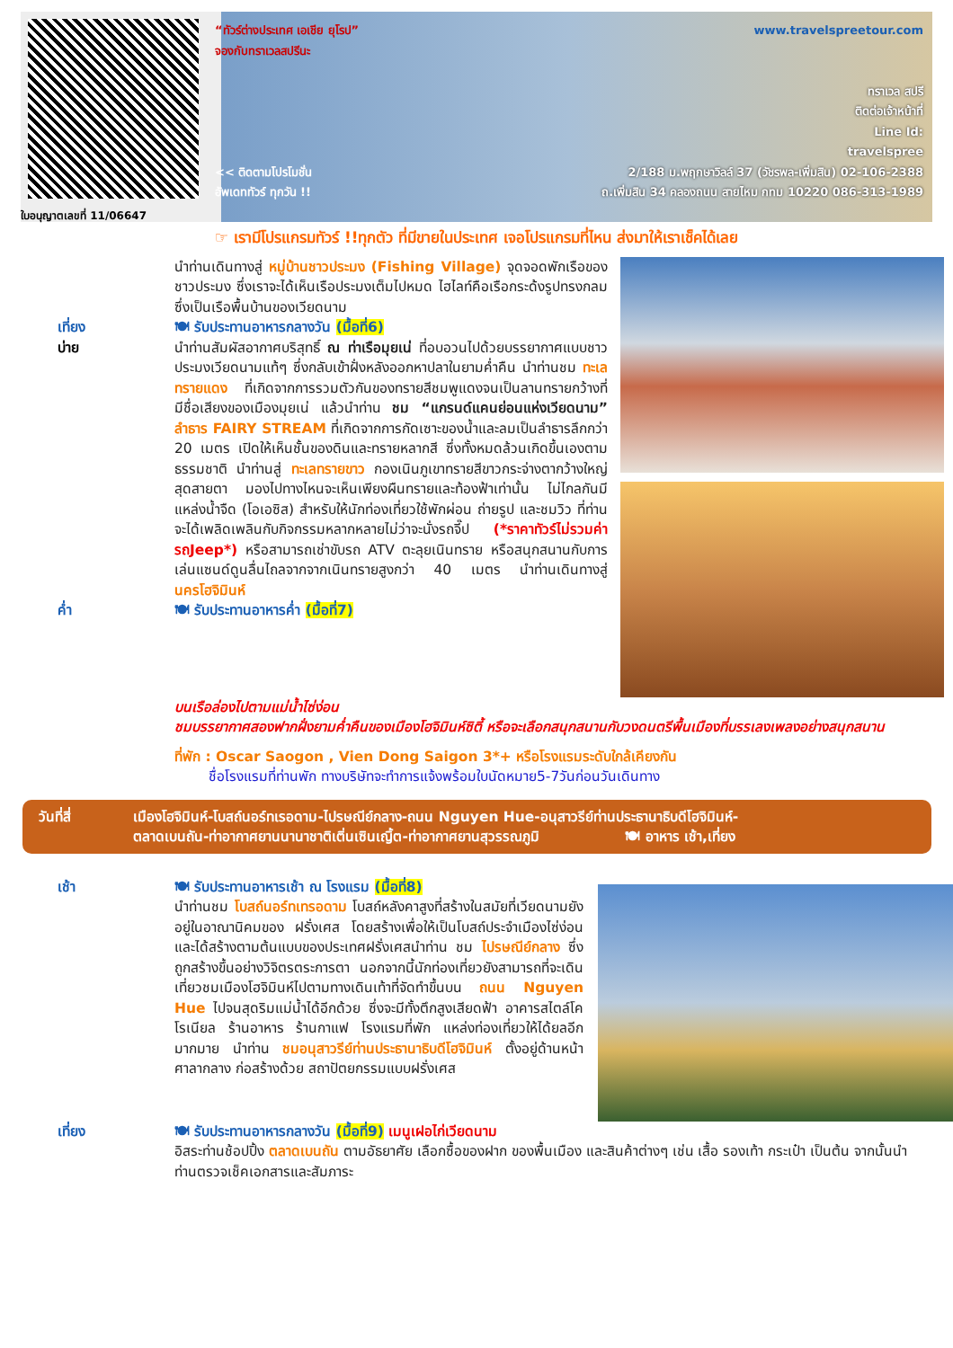ใบอนุญาตเลขที่ 11/06647
“ทัวร์ต่างประเทศ เอเชีย ยุโรป”
จองกับทราเวลสปรีนะ
<< ติดตามโปรโมชั่น
อัพเดททัวร์ ทุกวัน !!
www.travelspreetour.com
ทราเวล สปรี
ติดต่อเจ้าหน้าที่
Line Id:
travelspree
2/188 ม.พฤกษาวิลล์ 37 (วัชรพล-เพิ่มสิน) 02-106-2388
ถ.เพิ่มสิน 34 คลองถนน สายไหม กทม 10220 086-313-1989
☞ เรามีโปรแกรมทัวร์ !!ทุกตัว ที่มีขายในประเทศ เจอโปรแกรมที่ไหน ส่งมาให้เราเช็คได้เลย
เที่ยง
บ่าย
นำท่านเดินทางสู่ หมู่บ้านชาวประมง (Fishing Village) จุดจอดพักเรือของชาวประมง ซึ่งเราจะได้เห็นเรือประมงเต็มไปหมด ไฮไลท์คือเรือกระด้งรูปทรงกลมซึ่งเป็นเรือพื้นบ้านของเวียดนาม
🍽 รับประทานอาหารกลางวัน (มื้อที่6)
นำท่านสัมผัสอากาศบริสุทธิ์ ณ ท่าเรือมุยเน่ ที่อบอวนไปด้วยบรรยากาศแบบชาวประมงเวียดนามแท้ๆ ซึ่งกลับเข้าฝั่งหลังออกหาปลาในยามค่ำคืน นำท่านชม ทะเลทรายแดง ที่เกิดจากการรวมตัวกันของทรายสีชมพูแดงจนเป็นลานทรายกว้างที่มีชื่อเสียงของเมืองมุยเน่ แล้วนำท่าน ชม “แกรนด์แคนย่อนแห่งเวียดนาม” ลำธาร FAIRY STREAM ที่เกิดจากการกัดเซาะของน้ำและลมเป็นลำธารลึกกว่า 20 เมตร เปิดให้เห็นชั้นของดินและทรายหลากสี ซึ่งทั้งหมดล้วนเกิดขึ้นเองตามธรรมชาติ นำท่านสู่ ทะเลทรายขาว กองเนินภูเขาทรายสีขาวกระจ่างตากว้างใหญ่สุดสายตา มองไปทางไหนจะเห็นเพียงผืนทรายและท้องฟ้าเท่านั้น ไม่ไกลกันมีแหล่งน้ำจืด (โอเอซิส) สำหรับให้นักท่องเที่ยวใช้พักผ่อน ถ่ายรูป และชมวิว ที่ท่านจะได้เพลิดเพลินกับกิจกรรมหลากหลายไม่ว่าจะนั่งรถจี๊ป (*ราคาทัวร์ไม่รวมค่ารถJeep*) หรือสามารถเช่าขับรถ ATV ตะลุยเนินทราย หรือสนุกสนานกับการเล่นแซนด์ดูนลื่นไถลจากจากเนินทรายสูงกว่า 40 เมตร นำท่านเดินทางสู่ นครโฮจิมินห์
ค่ำ 🍽 รับประทานอาหารค่ำ (มื้อที่7)
บนเรือล่องไปตามแม่น้ำไซ่ง่อน
ชมบรรยากาศสองฟากฝั่งยามค่ำคืนของเมืองโฮจิมินห์ซิตี้ หรือจะเลือกสนุกสนานกับวงดนตรีพื้นเมืองที่บรรเลงเพลงอย่างสนุกสนาน
ที่พัก : Oscar Saogon , Vien Dong Saigon 3*+ หรือโรงแรมระดับใกล้เคียงกัน
ชื่อโรงแรมที่ท่านพัก ทางบริษัทจะทำการแจ้งพร้อมใบนัดหมาย5-7วันก่อนวันเดินทาง
วันที่สี่ เมืองโฮจิมินห์-โบสถ์นอร์ทเรอดาม-ไปรษณีย์กลาง-ถนน Nguyen Hue-อนุสาวรีย์ท่านประธานาธิบดีโฮจิมินห์-
ตลาดเบนถัน-ท่าอากาศยานนานาชาติเติ่นเซินเญิ้ต-ท่าอากาศยานสุวรรณภูมิ 🍽 อาหาร เช้า,เที่ยง
เช้า 🍽 รับประทานอาหารเช้า ณ โรงแรม (มื้อที่8)
นำท่านชม โบสถ์นอร์ทเทรอดาม โบสถ์หลังคาสูงที่สร้างในสมัยที่เวียดนามยังอยู่ในอาณานิคมของ ฝรั่งเศส โดยสร้างเพื่อให้เป็นโบสถ์ประจำเมืองไซ่ง่อนและได้สร้างตามต้นแบบของประเทศฝรั่งเศสนำท่าน ชม ไปรษณีย์กลาง ซึ่งถูกสร้างขึ้นอย่างวิจิตรตระการตา นอกจากนี้นักท่องเที่ยวยังสามารถที่จะเดินเที่ยวชมเมืองโฮจิมินห์ไปตามทางเดินเท้าที่จัดทำขึ้นบน ถนน Nguyen Hue ไปจนสุดริมแม่น้ำได้อีกด้วย ซึ่งจะมีทั้งตึกสูงเสียดฟ้า อาคารสไตล์โคโรเนียล ร้านอาหาร ร้านกาแฟ โรงแรมที่พัก แหล่งท่องเที่ยวให้ได้ยลอีกมากมาย นำท่าน ชมอนุสาวรีย์ท่านประธานาธิบดีโฮจิมินห์ ตั้งอยู่ด้านหน้าศาลากลาง ก่อสร้างด้วย สถาปัตยกรรมแบบฝรั่งเศส
เที่ยง 🍽 รับประทานอาหารกลางวัน (มื้อที่9) เมนูเฝอไก่เวียดนาม
อิสระท่านช้อปปิ้ง ตลาดเบนถัน ตามอัธยาศัย เลือกซื้อของฝาก ของพื้นเมือง และสินค้าต่างๆ เช่น เสื้อ รองเท้า กระเป๋า เป็นต้น จากนั้นนำท่านตรวจเช็คเอกสารและสัมภาระ